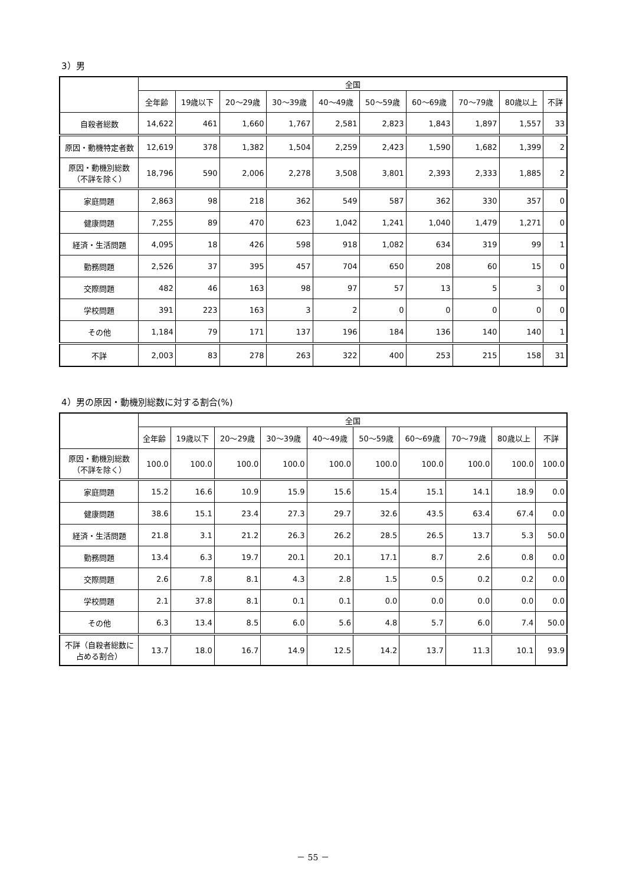3）男
| | 全国 | | | | | | | | | |
| --- | --- | --- | --- | --- | --- | --- | --- | --- | --- | --- |
| | 全年齢 | 19歳以下 | 20～29歳 | 30～39歳 | 40～49歳 | 50～59歳 | 60～69歳 | 70～79歳 | 80歳以上 | 不詳 |
| 自殺者総数 | 14,622 | 461 | 1,660 | 1,767 | 2,581 | 2,823 | 1,843 | 1,897 | 1,557 | 33 |
| 原因・動機特定者数 | 12,619 | 378 | 1,382 | 1,504 | 2,259 | 2,423 | 1,590 | 1,682 | 1,399 | 2 |
| 原因・動機別総数 （不詳を除く） | 18,796 | 590 | 2,006 | 2,278 | 3,508 | 3,801 | 2,393 | 2,333 | 1,885 | 2 |
| 家庭問題 | 2,863 | 98 | 218 | 362 | 549 | 587 | 362 | 330 | 357 | 0 |
| 健康問題 | 7,255 | 89 | 470 | 623 | 1,042 | 1,241 | 1,040 | 1,479 | 1,271 | 0 |
| 経済・生活問題 | 4,095 | 18 | 426 | 598 | 918 | 1,082 | 634 | 319 | 99 | 1 |
| 勤務問題 | 2,526 | 37 | 395 | 457 | 704 | 650 | 208 | 60 | 15 | 0 |
| 交際問題 | 482 | 46 | 163 | 98 | 97 | 57 | 13 | 5 | 3 | 0 |
| 学校問題 | 391 | 223 | 163 | 3 | 2 | 0 | 0 | 0 | 0 | 0 |
| その他 | 1,184 | 79 | 171 | 137 | 196 | 184 | 136 | 140 | 140 | 1 |
| 不詳 | 2,003 | 83 | 278 | 263 | 322 | 400 | 253 | 215 | 158 | 31 |
4）男の原因・動機別総数に対する割合(%)
| | 全国 | | | | | | | | | |
| --- | --- | --- | --- | --- | --- | --- | --- | --- | --- | --- |
| | 全年齢 | 19歳以下 | 20～29歳 | 30～39歳 | 40～49歳 | 50～59歳 | 60～69歳 | 70～79歳 | 80歳以上 | 不詳 |
| 原因・動機別総数 （不詳を除く） | 100.0 | 100.0 | 100.0 | 100.0 | 100.0 | 100.0 | 100.0 | 100.0 | 100.0 | 100.0 |
| 家庭問題 | 15.2 | 16.6 | 10.9 | 15.9 | 15.6 | 15.4 | 15.1 | 14.1 | 18.9 | 0.0 |
| 健康問題 | 38.6 | 15.1 | 23.4 | 27.3 | 29.7 | 32.6 | 43.5 | 63.4 | 67.4 | 0.0 |
| 経済・生活問題 | 21.8 | 3.1 | 21.2 | 26.3 | 26.2 | 28.5 | 26.5 | 13.7 | 5.3 | 50.0 |
| 勤務問題 | 13.4 | 6.3 | 19.7 | 20.1 | 20.1 | 17.1 | 8.7 | 2.6 | 0.8 | 0.0 |
| 交際問題 | 2.6 | 7.8 | 8.1 | 4.3 | 2.8 | 1.5 | 0.5 | 0.2 | 0.2 | 0.0 |
| 学校問題 | 2.1 | 37.8 | 8.1 | 0.1 | 0.1 | 0.0 | 0.0 | 0.0 | 0.0 | 0.0 |
| その他 | 6.3 | 13.4 | 8.5 | 6.0 | 5.6 | 4.8 | 5.7 | 6.0 | 7.4 | 50.0 |
| 不詳（自殺者総数に 占める割合） | 13.7 | 18.0 | 16.7 | 14.9 | 12.5 | 14.2 | 13.7 | 11.3 | 10.1 | 93.9 |
－ 55 －